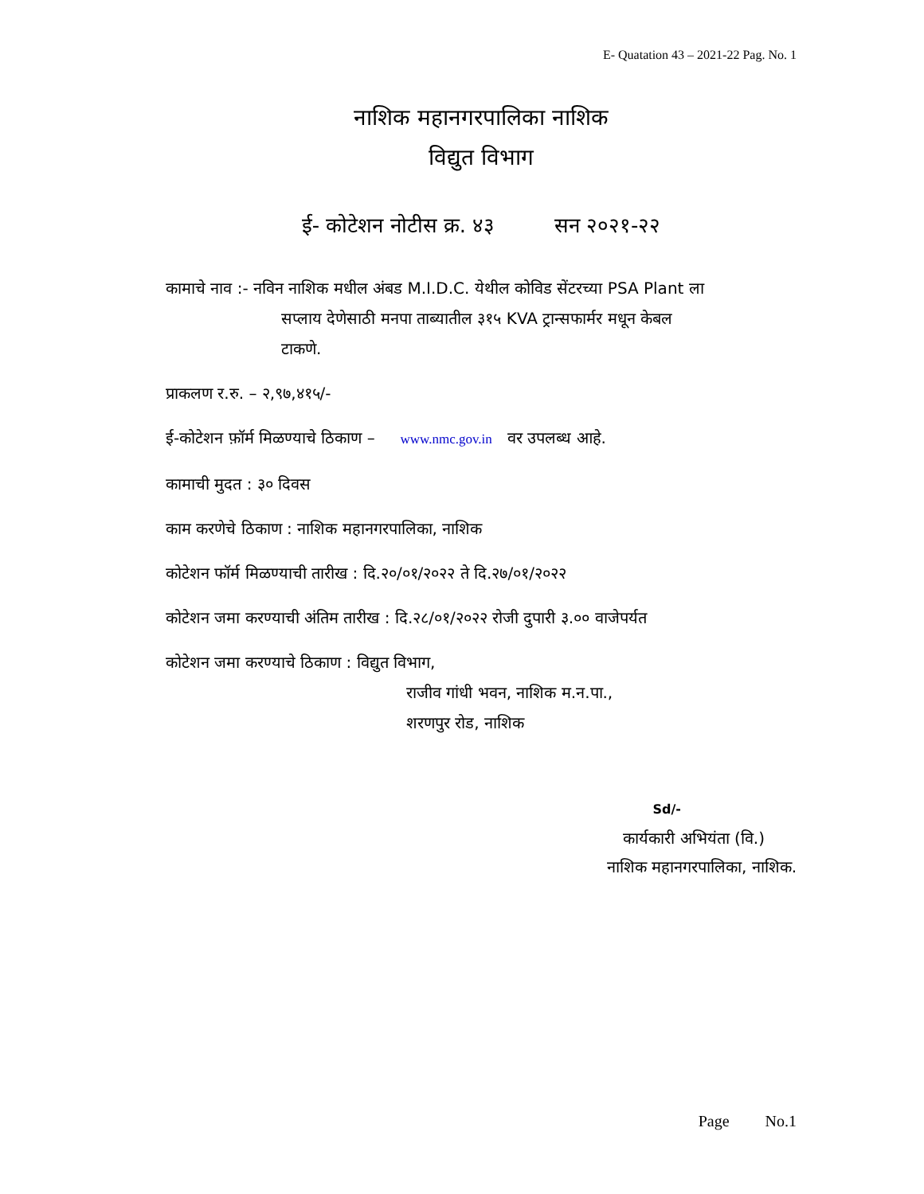E- Quatation 43 – 2021-22 Pag. No. 1
नाशिक महानगरपालिका नाशिक
विद्युत विभाग
ई- कोटेशन नोटीस क्र. ४३ सन २०२१-२२
कामाचे नाव :- नविन नाशिक मधील अंबड M.I.D.C. येथील कोविड सेंटरच्या PSA Plant ला
सप्लाय देणेसाठी मनपा ताब्यातील ३१५ KVA ट्रान्सफार्मर मधून केबल
टाकणे.
प्राकलण र.रु. – २,९७,४१५/-
ई-कोटेशन फ़ॉर्म मिळण्याचे ठिकाण – www.nmc.gov.in वर उपलब्ध आहे.
कामाची मुदत : ३० दिवस
काम करणेचे ठिकाण : नाशिक महानगरपालिका, नाशिक
कोटेशन फॉर्म मिळण्याची तारीख : दि.२०/०१/२०२२ ते दि.२७/०१/२०२२
कोटेशन जमा करण्याची अंतिम तारीख : दि.२८/०१/२०२२ रोजी दुपारी ३.०० वाजेपर्यत
कोटेशन जमा करण्याचे ठिकाण : विद्युत विभाग,
राजीव गांधी भवन, नाशिक म.न.पा.,
शरणपुर रोड, नाशिक
Sd/-
कार्यकारी अभियंता (वि.)
नाशिक महानगरपालिका, नाशिक.
Page No.1